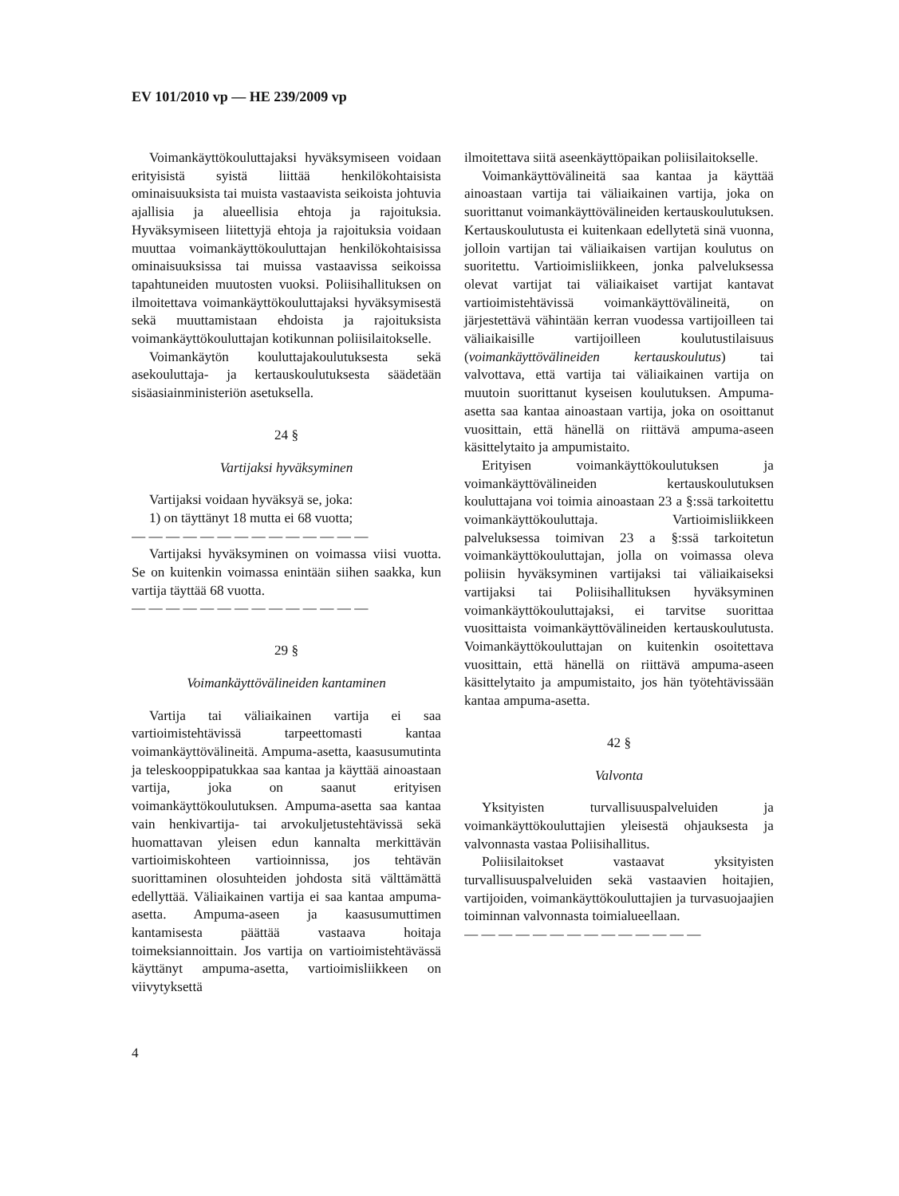EV 101/2010 vp — HE 239/2009 vp
Voimankäyttökouluttajaksi hyväksymiseen voidaan erityisistä syistä liittää henkilökohtaisista ominaisuuksista tai muista vastaavista seikoista johtuvia ajallisia ja alueellisia ehtoja ja rajoituksia. Hyväksymiseen liitettyjä ehtoja ja rajoituksia voidaan muuttaa voimankäyttökouluttajan henkilökohtaisissa ominaisuuksissa tai muissa vastaavissa seikoissa tapahtuneiden muutosten vuoksi. Poliisihallituksen on ilmoitettava voimankäyttökouluttajaksi hyväksymisestä sekä muuttamistaan ehdoista ja rajoituksista voimankäyttökouluttajan kotikunnan poliisilaitokselle.
Voimankäytön kouluttajakoulutuksesta sekä asekouluttaja- ja kertauskoulutuksesta säädetään sisäasiainministeriön asetuksella.
24 §
Vartijaksi hyväksyminen
Vartijaksi voidaan hyväksyä se, joka:
1) on täyttänyt 18 mutta ei 68 vuotta;
— — — — — — — — — — — — — —
Vartijaksi hyväksyminen on voimassa viisi vuotta. Se on kuitenkin voimassa enintään siihen saakka, kun vartija täyttää 68 vuotta.
— — — — — — — — — — — — — —
29 §
Voimankäyttövälineiden kantaminen
Vartija tai väliaikainen vartija ei saa vartioimistehtävissä tarpeettomasti kantaa voimankäyttövälineitä. Ampuma-asetta, kaasusumutinta ja teleskooppipatukkaa saa kantaa ja käyttää ainoastaan vartija, joka on saanut erityisen voimankäyttökoulutuksen. Ampuma-asetta saa kantaa vain henkivartija- tai arvokuljetustehtävissä sekä huomattavan yleisen edun kannalta merkittävän vartioimiskohteen vartioinnissa, jos tehtävän suorittaminen olosuhteiden johdosta sitä välttämättä edellyttää. Väliaikainen vartija ei saa kantaa ampuma-asetta. Ampuma-aseen ja kaasusumuttimen kantamisesta päättää vastaava hoitaja toimeksiannoittain. Jos vartija on vartioimistehtävässä käyttänyt ampuma-asetta, vartioimisliikkeen on viivytyksettä
ilmoitettava siitä aseenkäyttöpaikan poliisilaitokselle.
Voimankäyttövälineitä saa kantaa ja käyttää ainoastaan vartija tai väliaikainen vartija, joka on suorittanut voimankäyttövälineiden kertauskoulutuksen. Kertauskoulutusta ei kuitenkaan edellytetä sinä vuonna, jolloin vartijan tai väliaikaisen vartijan koulutus on suoritettu. Vartioimisliikkeen, jonka palveluksessa olevat vartijat tai väliaikaiset vartijat kantavat vartioimistehtävissä voimankäyttövälineitä, on järjestettävä vähintään kerran vuodessa vartijoilleen tai väliaikaisille vartijoilleen koulutustilaisuus (voimankäyttövälineiden kertauskoulutus) tai valvottava, että vartija tai väliaikainen vartija on muutoin suorittanut kyseisen koulutuksen. Ampuma-asetta saa kantaa ainoastaan vartija, joka on osoittanut vuosittain, että hänellä on riittävä ampuma-aseen käsittelytaito ja ampumistaito.
Erityisen voimankäyttökoulutuksen ja voimankäyttövälineiden kertauskoulutuksen kouluttajana voi toimia ainoastaan 23 a §:ssä tarkoitettu voimankäyttökouluttaja. Vartioimisliikkeen palveluksessa toimivan 23 a §:ssä tarkoitetun voimankäyttökouluttajan, jolla on voimassa oleva poliisin hyväksyminen vartijaksi tai väliaikaiseksi vartijaksi tai Poliisihallituksen hyväksyminen voimankäyttökouluttajaksi, ei tarvitse suorittaa vuosittaista voimankäyttövälineiden kertauskoulutusta. Voimankäyttökouluttajan on kuitenkin osoitettava vuosittain, että hänellä on riittävä ampuma-aseen käsittelytaito ja ampumistaito, jos hän työtehtävissään kantaa ampuma-asetta.
42 §
Valvonta
Yksityisten turvallisuuspalveluiden ja voimankäyttökouluttajien yleisestä ohjauksesta ja valvonnasta vastaa Poliisihallitus.
Poliisilaitokset vastaavat yksityisten turvallisuuspalveluiden sekä vastaavien hoitajien, vartijoiden, voimankäyttökouluttajien ja turvasuojaajien toiminnan valvonnasta toimialueellaan.
— — — — — — — — — — — — — —
4